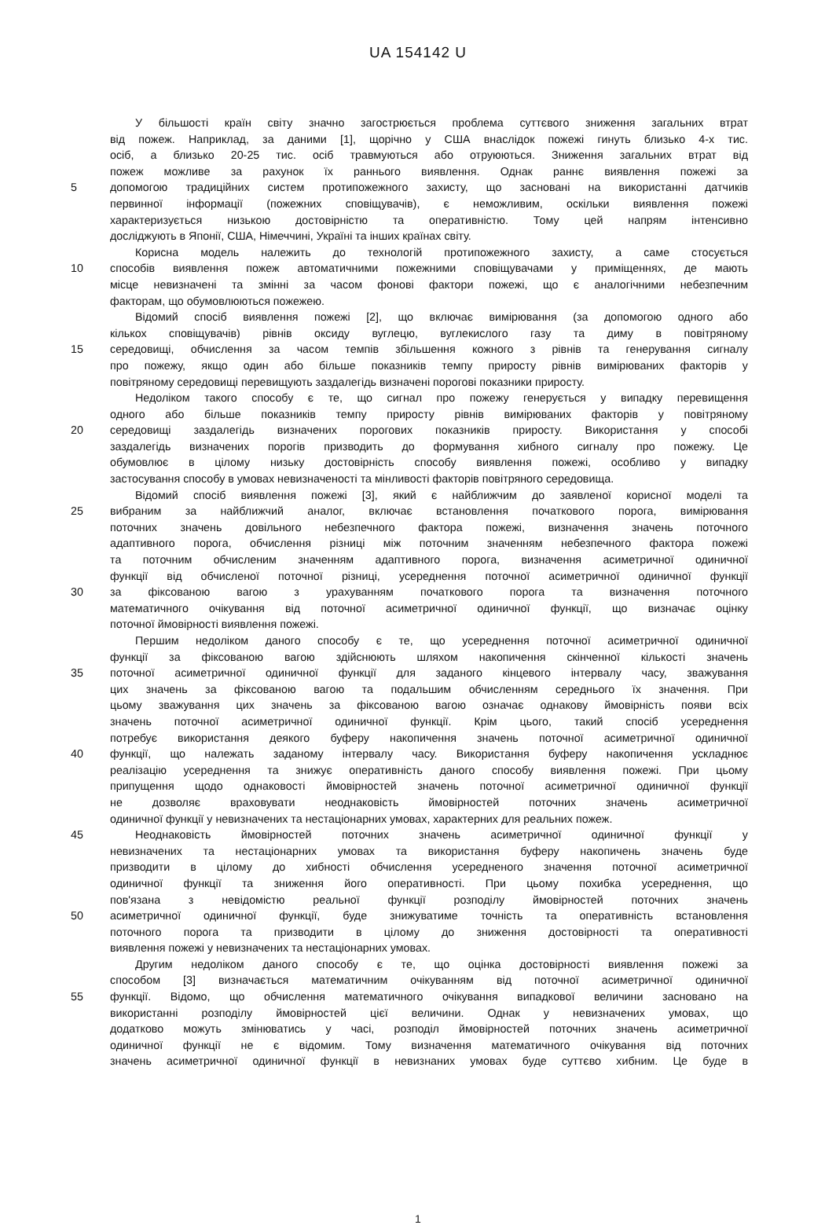UA 154142 U
У більшості країн світу значно загострюється проблема суттєвого зниження загальних втрат
від пожеж. Наприклад, за даними [1], щорічно у США внаслідок пожежі гинуть близько 4-х тис.
осіб, а близько 20-25 тис. осіб травмуються або отруюються. Зниження загальних втрат від
пожеж можливе за рахунок їх раннього виявлення. Однак раннє виявлення пожежі за
5 допомогою традиційних систем протипожежного захисту, що засновані на використанні датчиків
первинної інформації (пожежних сповіщувачів), є неможливим, оскільки виявлення пожежі
характеризується низькою достовірністю та оперативністю. Тому цей напрям інтенсивно
досліджують в Японії, США, Німеччині, Україні та інших країнах світу.
Корисна модель належить до технологій протипожежного захисту, а саме стосується
10 способів виявлення пожеж автоматичними пожежними сповіщувачами у приміщеннях, де мають
місце невизначені та змінні за часом фонові фактори пожежі, що є аналогічними небезпечним
факторам, що обумовлюються пожежею.
Відомий спосіб виявлення пожежі [2], що включає вимірювання (за допомогою одного або
кількох сповіщувачів) рівнів оксиду вуглецю, вуглекислого газу та диму в повітряному
15 середовищі, обчислення за часом темпів збільшення кожного з рівнів та генерування сигналу
про пожежу, якщо один або більше показників темпу приросту рівнів вимірюваних факторів у
повітряному середовищі перевищують заздалегідь визначені порогові показники приросту.
Недоліком такого способу є те, що сигнал про пожежу генерується у випадку перевищення
одного або більше показників темпу приросту рівнів вимірюваних факторів у повітряному
20 середовищі заздалегідь визначених порогових показників приросту. Використання у способі
заздалегідь визначених порогів призводить до формування хибного сигналу про пожежу. Це
обумовлює в цілому низьку достовірність способу виявлення пожежі, особливо у випадку
застосування способу в умовах невизначеності та мінливості факторів повітряного середовища.
Відомий спосіб виявлення пожежі [3], який є найближчим до заявленої корисної моделі та
25 вибраним за найближчий аналог, включає встановлення початкового порога, вимірювання
поточних значень довільного небезпечного фактора пожежі, визначення значень поточного
адаптивного порога, обчислення різниці між поточним значенням небезпечного фактора пожежі
та поточним обчисленим значенням адаптивного порога, визначення асиметричної одиничної
функції від обчисленої поточної різниці, усереднення поточної асиметричної одиничної функції
30 за фіксованою вагою з урахуванням початкового порога та визначення поточного
математичного очікування від поточної асиметричної одиничної функції, що визначає оцінку
поточної ймовірності виявлення пожежі.
Першим недоліком даного способу є те, що усереднення поточної асиметричної одиничної
функції за фіксованою вагою здійснюють шляхом накопичення скінченної кількості значень
35 поточної асиметричної одиничної функції для заданого кінцевого інтервалу часу, зважування
цих значень за фіксованою вагою та подальшим обчисленням середнього їх значення. При
цьому зважування цих значень за фіксованою вагою означає однакову ймовірність появи всіх
значень поточної асиметричної одиничної функції. Крім цього, такий спосіб усереднення
потребує використання деякого буферу накопичення значень поточної асиметричної одиничної
40 функції, що належать заданому інтервалу часу. Використання буферу накопичення ускладнює
реалізацію усереднення та знижує оперативність даного способу виявлення пожежі. При цьому
припущення щодо однаковості ймовірностей значень поточної асиметричної одиничної функції
не дозволяє враховувати неоднаковість ймовірностей поточних значень асиметричної
одиничної функції у невизначених та нестаціонарних умовах, характерних для реальних пожеж.
45 Неоднаковість ймовірностей поточних значень асиметричної одиничної функції у
невизначених та нестаціонарних умовах та використання буферу накопичень значень буде
призводити в цілому до хибності обчислення усередненого значення поточної асиметричної
одиничної функції та зниження його оперативності. При цьому похибка усереднення, що
пов'язана з невідомістю реальної функції розподілу ймовірностей поточних значень
50 асиметричної одиничної функції, буде знижуватиме точність та оперативність встановлення
поточного порога та призводити в цілому до зниження достовірності та оперативності
виявлення пожежі у невизначених та нестаціонарних умовах.
Другим недоліком даного способу є те, що оцінка достовірності виявлення пожежі за
способом [3] визначається математичним очікуванням від поточної асиметричної одиничної
55 функції. Відомо, що обчислення математичного очікування випадкової величини засновано на
використанні розподілу ймовірностей цієї величини. Однак у невизначених умовах, що
додатково можуть змінюватись у часі, розподіл ймовірностей поточних значень асиметричної
одиничної функції не є відомим. Тому визначення математичного очікування від поточних
значень асиметричної одиничної функції в невизнаних умовах буде суттєво хибним. Це буде в
1